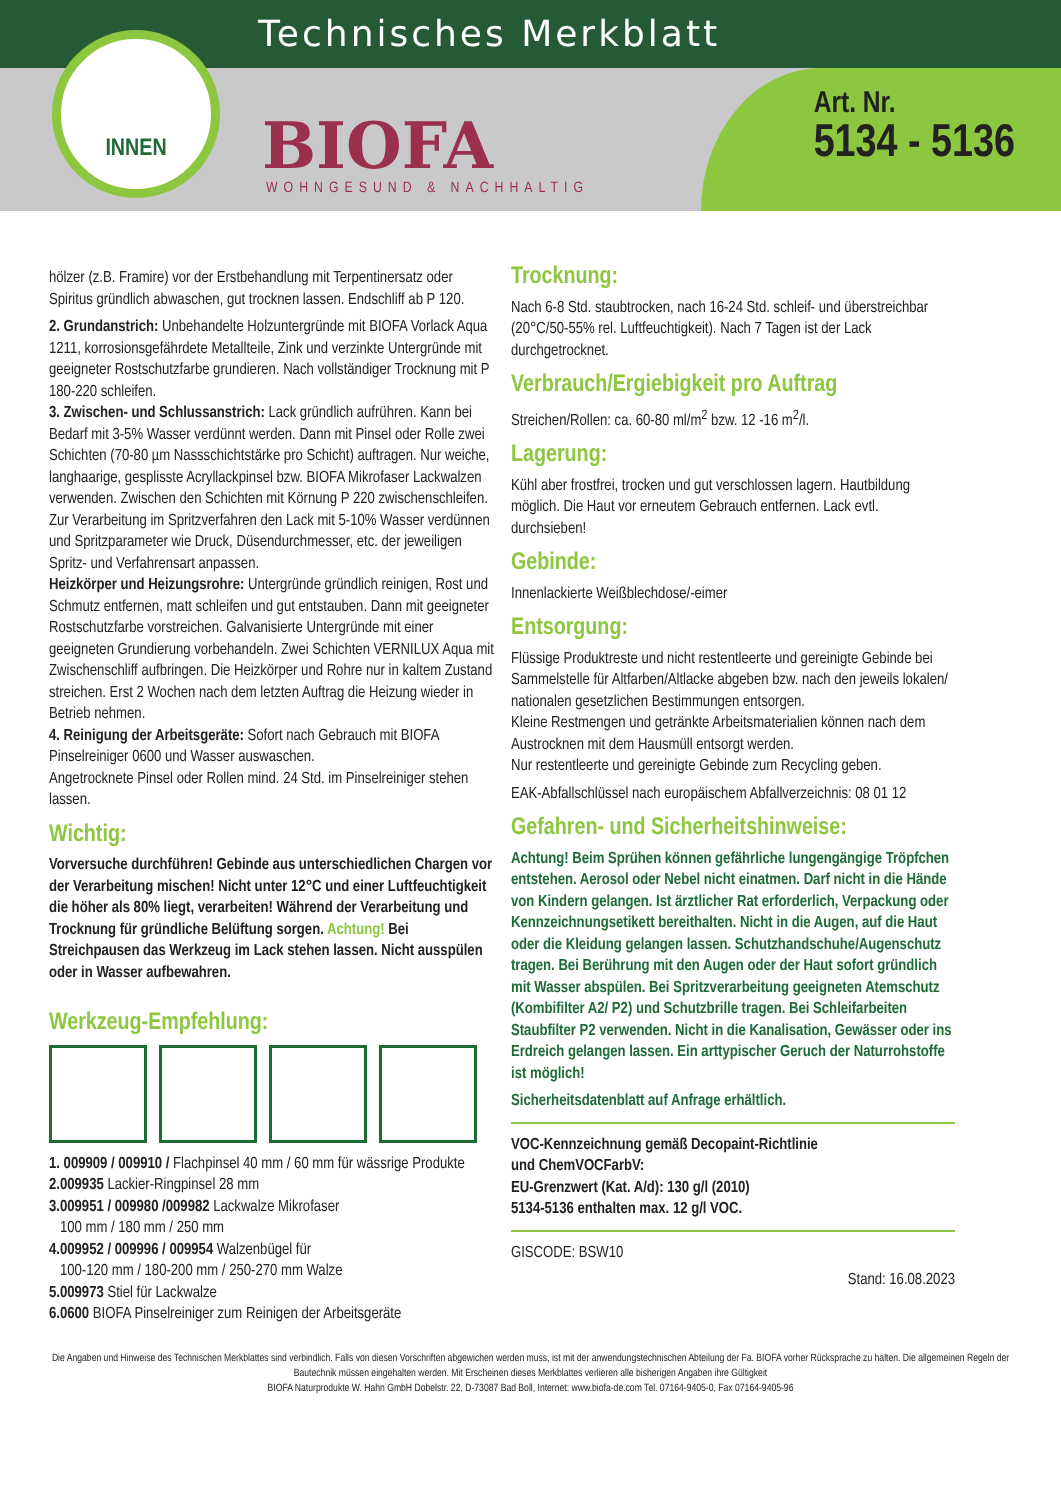Technisches Merkblatt
INNEN
BIOFA
WOHNGESUND & NACHHALTIG
Art. Nr.
5134 - 5136
hölzer (z.B. Framire) vor der Erstbehandlung mit Terpentinersatz oder Spiritus gründlich abwaschen, gut trocknen lassen. Endschliff ab P 120.
2. Grundanstrich: Unbehandelte Holzuntergründe mit BIOFA Vorlack Aqua 1211, korrosionsgefährdete Metallteile, Zink und verzinkte Untergründe mit geeigneter Rostschutzfarbe grundieren. Nach vollständiger Trocknung mit P 180-220 schleifen.
3. Zwischen- und Schlussanstrich: Lack gründlich aufrühren. Kann bei Bedarf mit 3-5% Wasser verdünnt werden. Dann mit Pinsel oder Rolle zwei Schichten (70-80 µm Nassschichtstärke pro Schicht) auftragen. Nur weiche, langhaarige, gesplisste Acryllackpinsel bzw. BIOFA Mikrofaser Lackwalzen verwenden. Zwischen den Schichten mit Körnung P 220 zwischenschleifen.
Zur Verarbeitung im Spritzverfahren den Lack mit 5-10% Wasser verdünnen und Spritzparameter wie Druck, Düsendurchmesser, etc. der jeweiligen Spritz- und Verfahrensart anpassen.
Heizkörper und Heizungsrohre: Untergründe gründlich reinigen, Rost und Schmutz entfernen, matt schleifen und gut entstauben. Dann mit geeigneter Rostschutzfarbe vorstreichen. Galvanisierte Untergründe mit einer geeigneten Grundierung vorbehandeln. Zwei Schichten VERNILUX Aqua mit Zwischenschliff aufbringen. Die Heizkörper und Rohre nur in kaltem Zustand streichen. Erst 2 Wochen nach dem letzten Auftrag die Heizung wieder in Betrieb nehmen.
4. Reinigung der Arbeitsgeräte: Sofort nach Gebrauch mit BIOFA Pinselreiniger 0600 und Wasser auswaschen.
Angetrocknete Pinsel oder Rollen mind. 24 Std. im Pinselreiniger stehen lassen.
Wichtig:
Vorversuche durchführen! Gebinde aus unterschiedlichen Chargen vor der Verarbeitung mischen! Nicht unter 12°C und einer Luftfeuchtigkeit die höher als 80% liegt, verarbeiten! Während der Verarbeitung und Trocknung für gründliche Belüftung sorgen. Achtung! Bei Streichpausen das Werkzeug im Lack stehen lassen. Nicht ausspülen oder in Wasser aufbewahren.
Werkzeug-Empfehlung:
1. 009909 / 009910 / Flachpinsel 40 mm / 60 mm für wässrige Produkte
2.009935 Lackier-Ringpinsel 28 mm
3.009951 / 009980 /009982 Lackwalze Mikrofaser
100 mm / 180 mm / 250 mm
4.009952 / 009996 / 009954 Walzenbügel für
100-120 mm / 180-200 mm / 250-270 mm Walze
5.009973 Stiel für Lackwalze
6.0600 BIOFA Pinselreiniger zum Reinigen der Arbeitsgeräte
Trocknung:
Nach 6-8 Std. staubtrocken, nach 16-24 Std. schleif- und überstreichbar (20°C/50-55% rel. Luftfeuchtigkeit). Nach 7 Tagen ist der Lack durchgetrocknet.
Verbrauch/Ergiebigkeit pro Auftrag
Streichen/Rollen: ca. 60-80 ml/m<sup>2</sup> bzw. 12 -16 m<sup>2</sup>/l.
Lagerung:
Kühl aber frostfrei, trocken und gut verschlossen lagern. Hautbildung möglich. Die Haut vor erneutem Gebrauch entfernen. Lack evtl. durchsieben!
Gebinde:
Innenlackierte Weißblechdose/-eimer
Entsorgung:
Flüssige Produktreste und nicht restentleerte und gereinigte Gebinde bei Sammelstelle für Altfarben/Altlacke abgeben bzw. nach den jeweils lokalen/ nationalen gesetzlichen Bestimmungen entsorgen.
Kleine Restmengen und getränkte Arbeitsmaterialien können nach dem Austrocknen mit dem Hausmüll entsorgt werden.
Nur restentleerte und gereinigte Gebinde zum Recycling geben.
EAK-Abfallschlüssel nach europäischem Abfallverzeichnis: 08 01 12
Gefahren- und Sicherheitshinweise:
Achtung! Beim Sprühen können gefährliche lungengängige Tröpfchen entstehen. Aerosol oder Nebel nicht einatmen. Darf nicht in die Hände von Kindern gelangen. Ist ärztlicher Rat erforderlich, Verpackung oder Kennzeichnungsetikett bereithalten. Nicht in die Augen, auf die Haut oder die Kleidung gelangen lassen. Schutzhandschuhe/Augenschutz tragen. Bei Berührung mit den Augen oder der Haut sofort gründlich mit Wasser abspülen. Bei Spritzverarbeitung geeigneten Atemschutz (Kombifilter A2/ P2) und Schutzbrille tragen. Bei Schleifarbeiten Staubfilter P2 verwenden. Nicht in die Kanalisation, Gewässer oder ins Erdreich gelangen lassen. Ein arttypischer Geruch der Naturrohstoffe ist möglich!
Sicherheitsdatenblatt auf Anfrage erhältlich.
VOC-Kennzeichnung gemäß Decopaint-Richtlinie
und ChemVOCFarbV:
EU-Grenzwert (Kat. A/d): 130 g/l (2010)
5134-5136 enthalten max. 12 g/l VOC.
GISCODE: BSW10
Stand: 16.08.2023
Die Angaben und Hinweise des Technischen Merkblattes sind verbindlich. Falls von diesen Vorschriften abgewichen werden muss, ist mit der anwendungstechnischen Abteilung der Fa. BIOFA vorher Rücksprache zu halten. Die allgemeinen Regeln der Bautechnik müssen eingehalten werden. Mit Erscheinen dieses Merkblattes verlieren alle bisherigen Angaben ihre Gültigkeit
BIOFA Naturprodukte W. Hahn GmbH Dobelstr. 22, D-73087 Bad Boll, Internet: www.biofa-de.com Tel. 07164-9405-0, Fax 07164-9405-96